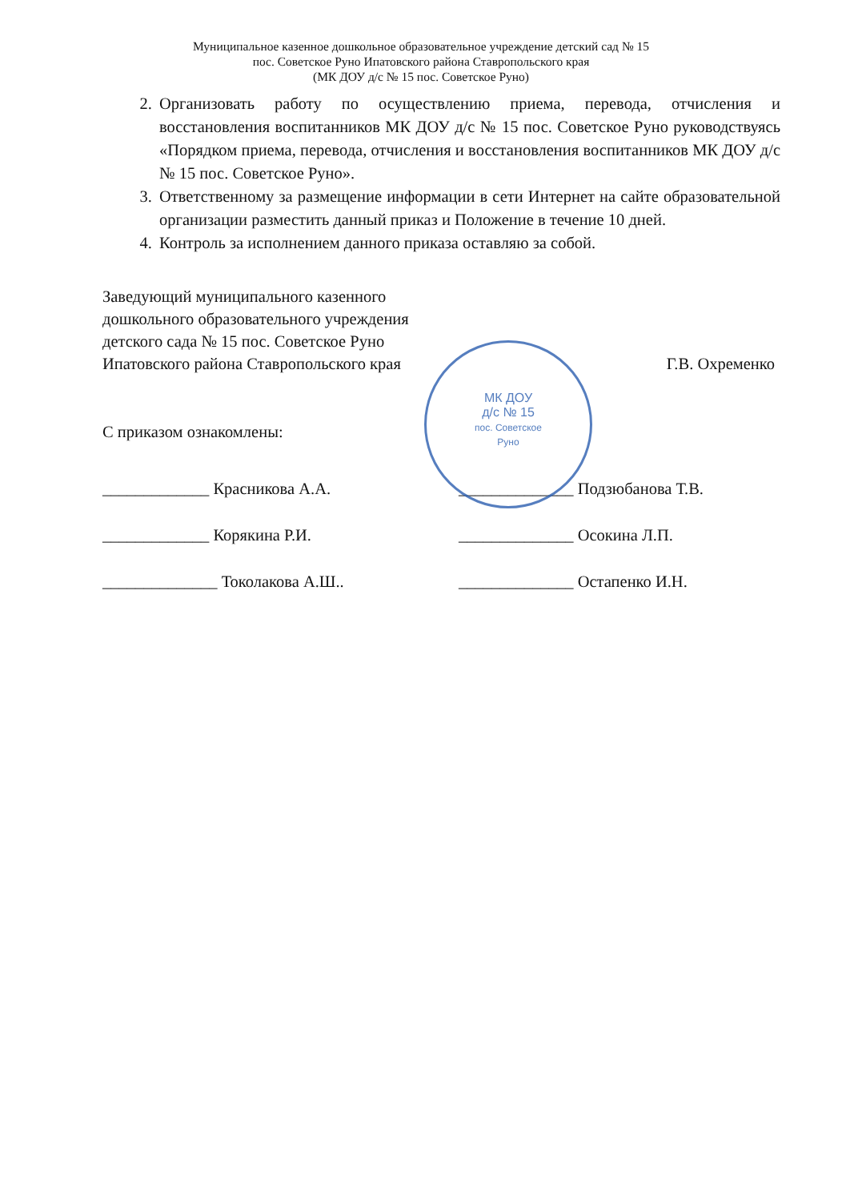Муниципальное казенное дошкольное образовательное учреждение детский сад № 15
пос. Советское Руно Ипатовского района Ставропольского края
(МК ДОУ д/с № 15 пос. Советское Руно)
2. Организовать работу по осуществлению приема, перевода, отчисления и восстановления воспитанников МК ДОУ д/с № 15 пос. Советское Руно руководствуясь «Порядком приема, перевода, отчисления и восстановления воспитанников МК ДОУ д/с № 15 пос. Советское Руно».
3. Ответственному за размещение информации в сети Интернет на сайте образовательной организации разместить данный приказ и Положение в течение 10 дней.
4. Контроль за исполнением данного приказа оставляю за собой.
Заведующий муниципального казенного
дошкольного образовательного учреждения
детского сада № 15 пос. Советское Руно
Ипатовского района Ставропольского края Г.В. Охременко
МК ДОУ
д/с № 15
пос. Советское
Руно
С приказом ознакомлены:
_____________ Красникова А.А. ______________ Подзюбанова Т.В.
_____________ Корякина Р.И. ______________ Осокина Л.П.
______________ Токолакова А.Ш.. ______________ Остапенко И.Н.